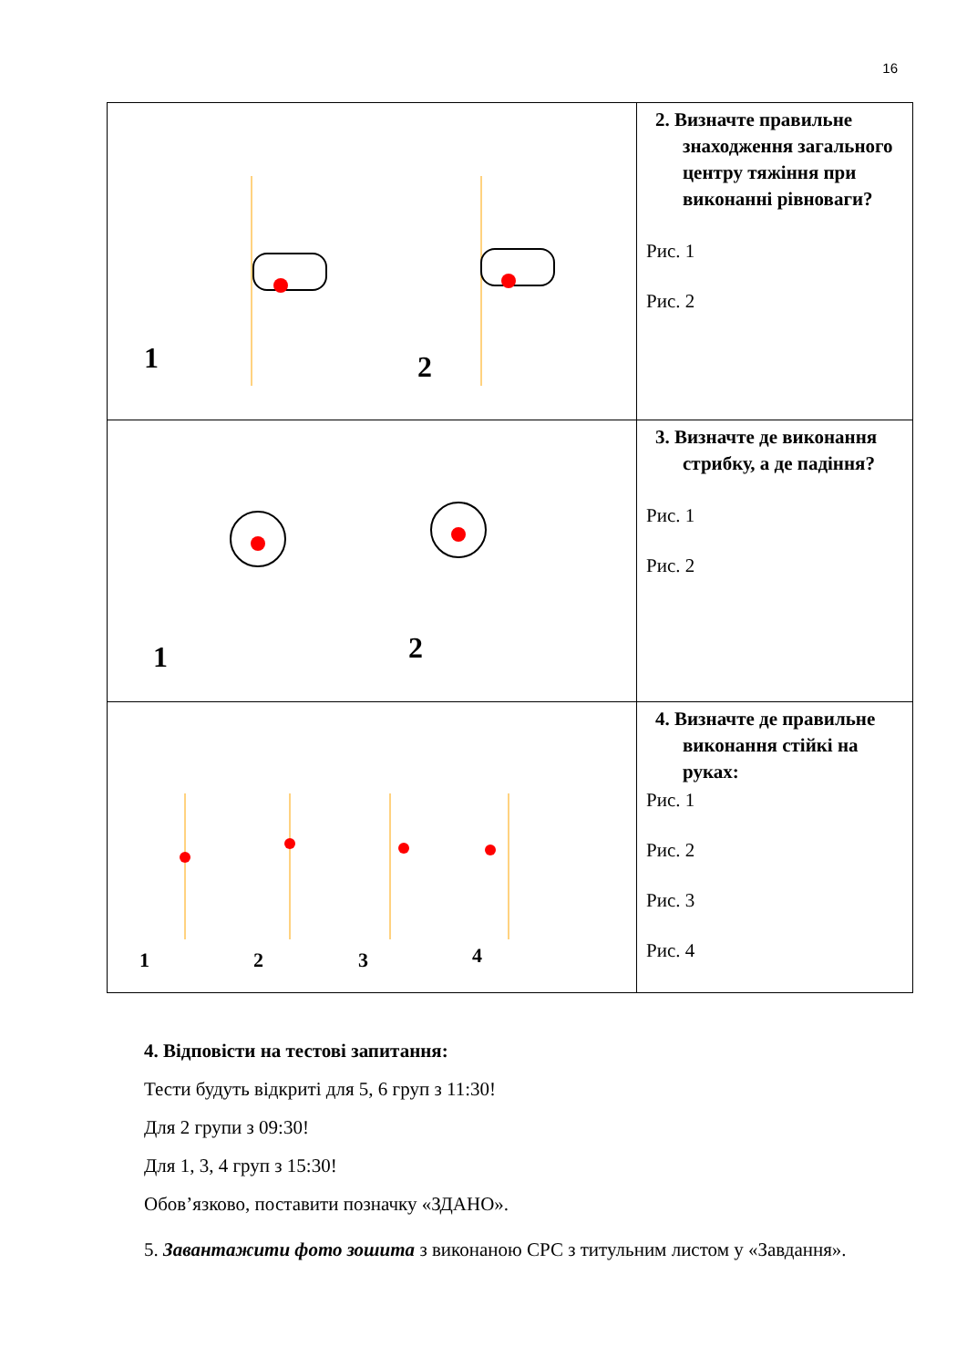16
| 1 2 | 2. Визначте правильне знаходження загального центру тяжіння при виконанні рівноваги? Рис. 1 Рис. 2 |
| 1 2 | 3. Визначте де виконання стрибку, а де падіння? Рис. 1 Рис. 2 |
| 1 2 3 4 | 4. Визначте де правильне виконання стійкі на руках: Рис. 1 Рис. 2 Рис. 3 Рис. 4 |
4. Відповісти на тестові запитання:
Тести будуть відкриті для 5, 6 груп з 11:30!
Для 2 групи з 09:30!
Для 1, 3, 4 груп з 15:30!
Обов’язково, поставити позначку «ЗДАНО».
5. Завантажити фото зошита з виконаною СРС з титульним листом у «Завдання».